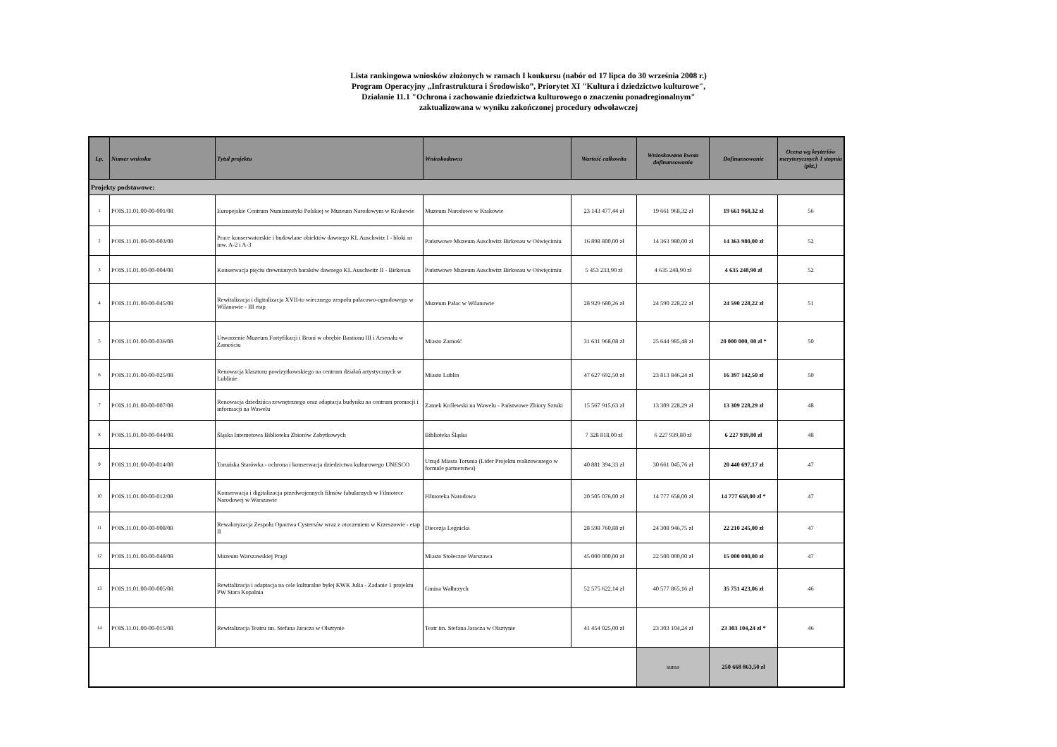Lista rankingowa wniosków złożonych w ramach I konkursu (nabór od 17 lipca do 30 września 2008 r.)
Program Operacyjny „Infrastruktura i Środowisko”, Priorytet XI "Kultura i dziedzictwo kulturowe",
Działanie 11.1 "Ochrona i zachowanie dziedzictwa kulturowego o znaczeniu ponadregionalnym"
zaktualizowana w wyniku zakończonej procedury odwoławczej
| Lp. | Numer wniosku | Tytuł projektu | Wnioskodawca | Wartość całkowita | Wnioskowana kwota dofinansowania | Dofinansowanie | Ocena wg kryteriów merytorycznych I stopnia (pkt.) |
| --- | --- | --- | --- | --- | --- | --- | --- |
| Projekty podstawowe: | | | | | | | |
| 1 | POIS.11.01.00-00-001/08 | Europejskie Centrum Numizmatyki Polskiej w Muzeum Narodowym w Krakowie | Muzeum Narodowe w Krakowie | 23 143 477,44 zł | 19 661 968,32 zł | 19 661 968,32 zł | 56 |
| 2 | POIS.11.01.00-00-003/08 | Prace konserwatorskie i budowlane obiektów dawnego KL Auschwitz I - bloki nr inw. A-2 i A-3 | Państwowe Muzeum Auschwitz Birkenau w Oświęcimiu | 16 898 800,00 zł | 14 363 980,00 zł | 14 363 980,00 zł | 52 |
| 3 | POIS.11.01.00-00-004/08 | Konserwacja pięciu drewnianych baraków dawnego KL Auschwitz II - Birkenau | Państwowe Muzeum Auschwitz Birkenau w Oświęcimiu | 5 453 233,90 zł | 4 635 248,90 zł | 4 635 248,90 zł | 52 |
| 4 | POIS.11.01.00-00-045/08 | Rewitalizacja i digitalizacja XVII-to wiecznego zespołu pałacowo-ogrodowego w Wilanowie - III etap | Muzeum Pałac w Wilanowie | 28 929 680,26 zł | 24 590 228,22 zł | 24 590 228,22 zł | 51 |
| 5 | POIS.11.01.00-00-036/08 | Utworzenie Muzeum Fortyfikacji i Broni w obrębie Bastionu III i Arsenału w Zamościu | Miasto Zamość | 31 631 968,08 zł | 25 644 985,48 zł | 20 000 000, 00 zł * | 50 |
| 6 | POIS.11.01.00-00-025/08 | Renowacja klasztoru powizytkowskiego na centrum działań artystycznych w Lublinie | Miasto Lublin | 47 627 692,50 zł | 23 813 846,24 zł | 16 397 142,50 zł | 50 |
| 7 | POIS.11.01.00-00-007/08 | Renowacja dziedzińca zewnętrznego oraz adaptacja budynku na centrum promocji i informacji na Wawelu | Zamek Królewski na Wawelu - Państwowe Zbiory Sztuki | 15 567 915,63 zł | 13 309 228,29 zł | 13 309 228,29 zł | 48 |
| 8 | POIS.11.01.00-00-044/08 | Śląska Internetowa Biblioteka Zbiorów Zabytkowych | Biblioteka Śląska | 7 328 818,00 zł | 6 227 939,80 zł | 6 227 939,80 zł | 48 |
| 9 | POIS.11.01.00-00-014/08 | Toruńska Starówka - ochrona i konserwacja dziedzictwa kulturowego UNESCO | Urząd Miasta Torunia (Lider Projektu realizowanego w formule partnerstwa) | 40 881 394,33 zł | 30 661 045,76 zł | 20 440 697,17 zł | 47 |
| 10 | POIS.11.01.00-00-012/08 | Konserwacja i digitalizacja przedwojennych filmów fabularnych w Filmotece Narodowej w Warszawie | Filmoteka Narodowa | 20 505 076,00 zł | 14 777 658,00 zł | 14 777 658,00 zł * | 47 |
| 11 | POIS.11.01.00-00-008/08 | Rewaloryzacja Zespołu Opactwa Cystersów wraz z otoczeniem w Krzeszowie - etap II | Diecezja Legnicka | 28 598 760,88 zł | 24 308 946,75 zł | 22 210 245,00 zł | 47 |
| 12 | POIS.11.01.00-00-048/08 | Muzeum Warszawskiej Pragi | Miasto Stołeczne Warszawa | 45 000 000,00 zł | 22 500 000,00 zł | 15 000 000,00 zł | 47 |
| 13 | POIS.11.01.00-00-005/08 | Rewitalizacja i adaptacja na cele kulturalne byłej KWK Julia - Zadanie 1 projektu PW Stara Kopalnia | Gmina Wałbrzych | 52 575 622,14 zł | 40 577 865,16 zł | 35 751 423,06 zł | 46 |
| 14 | POIS.11.01.00-00-015/08 | Rewitalizacja Teatru im. Stefana Jaracza w Olsztynie | Teatr im. Stefana Jaracza w Olsztynie | 41 454 025,00 zł | 23 303 104,24 zł | 23 303 104,24 zł * | 46 |
| | | | | | suma | 250 668 863,50 zł | |